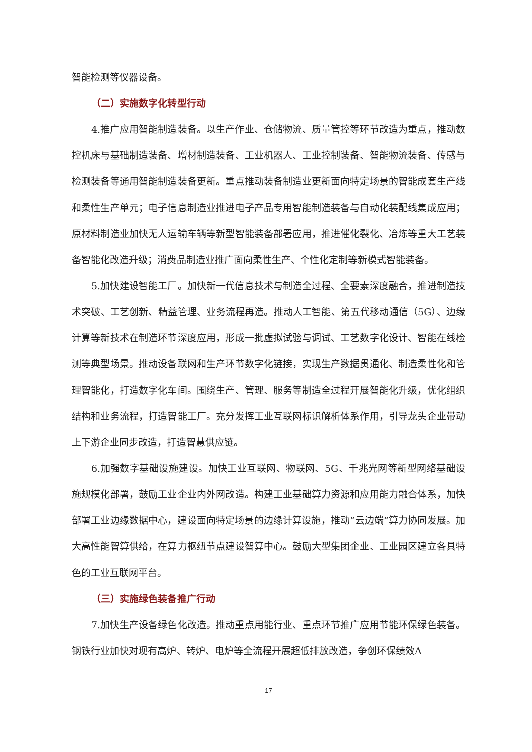智能检测等仪器设备。
（二）实施数字化转型行动
4.推广应用智能制造装备。以生产作业、仓储物流、质量管控等环节改造为重点，推动数控机床与基础制造装备、增材制造装备、工业机器人、工业控制装备、智能物流装备、传感与检测装备等通用智能制造装备更新。重点推动装备制造业更新面向特定场景的智能成套生产线和柔性生产单元；电子信息制造业推进电子产品专用智能制造装备与自动化装配线集成应用；原材料制造业加快无人运输车辆等新型智能装备部署应用，推进催化裂化、冶炼等重大工艺装备智能化改造升级；消费品制造业推广面向柔性生产、个性化定制等新模式智能装备。
5.加快建设智能工厂。加快新一代信息技术与制造全过程、全要素深度融合，推进制造技术突破、工艺创新、精益管理、业务流程再造。推动人工智能、第五代移动通信（5G）、边缘计算等新技术在制造环节深度应用，形成一批虚拟试验与调试、工艺数字化设计、智能在线检测等典型场景。推动设备联网和生产环节数字化链接，实现生产数据贯通化、制造柔性化和管理智能化，打造数字化车间。围绕生产、管理、服务等制造全过程开展智能化升级，优化组织结构和业务流程，打造智能工厂。充分发挥工业互联网标识解析体系作用，引导龙头企业带动上下游企业同步改造，打造智慧供应链。
6.加强数字基础设施建设。加快工业互联网、物联网、5G、千兆光网等新型网络基础设施规模化部署，鼓励工业企业内外网改造。构建工业基础算力资源和应用能力融合体系，加快部署工业边缘数据中心，建设面向特定场景的边缘计算设施，推动“云边端”算力协同发展。加大高性能智算供给，在算力枢纽节点建设智算中心。鼓励大型集团企业、工业园区建立各具特色的工业互联网平台。
（三）实施绿色装备推广行动
7.加快生产设备绿色化改造。推动重点用能行业、重点环节推广应用节能环保绿色装备。钢铁行业加快对现有高炉、转炉、电炉等全流程开展超低排放改造，争创环保绩效A
17